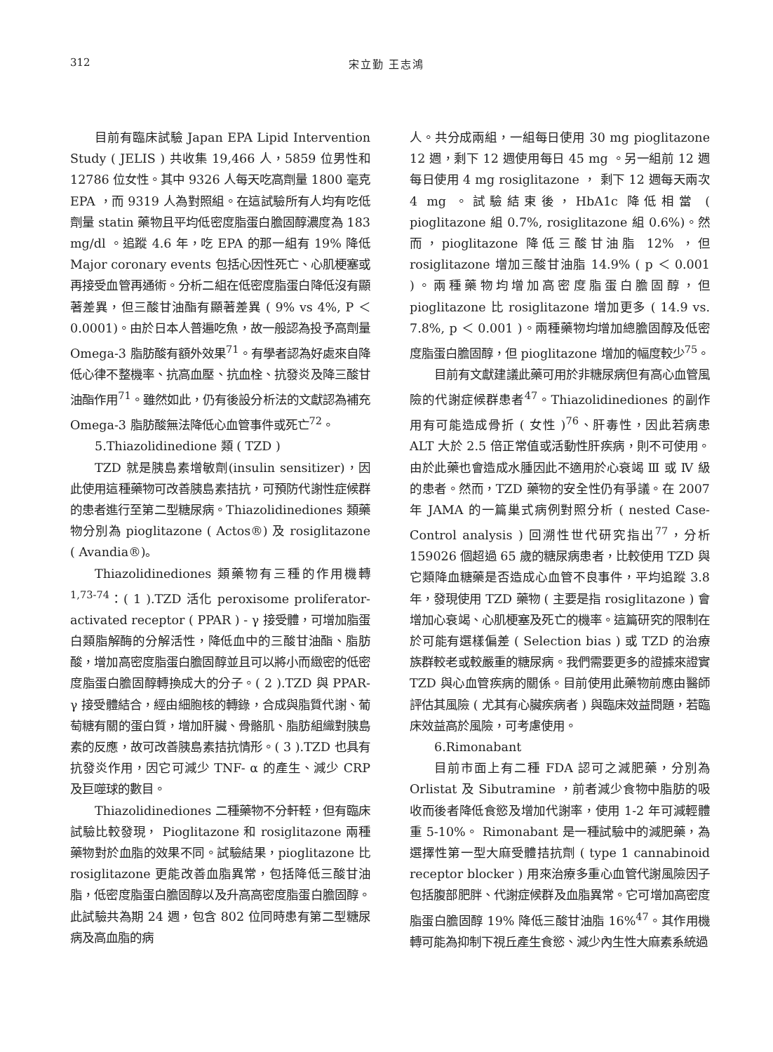312 宋立勤 王志鴻
目前有臨床試驗 Japan EPA Lipid Intervention Study ( JELIS ) 共收集 19,466 人，5859 位男性和 12786 位女性。其中 9326 人每天吃高劑量 1800 毫克 EPA ，而 9319 人為對照組。在這試驗所有人均有吃低劑量 statin 藥物且平均低密度脂蛋白膽固醇濃度為 183 mg/dl 。追蹤 4.6 年，吃 EPA 的那一組有 19% 降低 Major coronary events 包括心因性死亡、心肌梗塞或再接受血管再通術。分析二組在低密度脂蛋白降低沒有顯著差異，但三酸甘油酯有顯著差異 ( 9% vs 4%, P ＜ 0.0001)。由於日本人普遍吃魚，故一般認為投予高劑量 Omega-3 脂肪酸有額外效果<sup>71</sup>。有學者認為好處來自降低心律不整機率、抗高血壓、抗血栓、抗發炎及降三酸甘油酯作用<sup>71</sup>。雖然如此，仍有後設分析法的文獻認為補充 Omega-3 脂肪酸無法降低心血管事件或死亡<sup>72</sup>。
5.Thiazolidinedione 類 ( TZD )
TZD 就是胰島素增敏劑(insulin sensitizer)，因此使用這種藥物可改善胰島素拮抗，可預防代謝性症候群的患者進行至第二型糖尿病。Thiazolidinediones 類藥物分別為 pioglitazone ( Actos®) 及 rosiglitazone ( Avandia®)。
Thiazolidinediones 類藥物有三種的作用機轉<sup>1,73-74</sup>：( 1 ).TZD 活化 peroxisome proliferator-activated receptor ( PPAR ) - γ 接受體，可增加脂蛋白類脂解酶的分解活性，降低血中的三酸甘油酯、脂肪酸，增加高密度脂蛋白膽固醇並且可以將小而緻密的低密度脂蛋白膽固醇轉換成大的分子。( 2 ).TZD 與 PPAR- γ 接受體結合，經由細胞核的轉錄，合成與脂質代謝、葡萄糖有關的蛋白質，增加肝臟、骨骼肌、脂肪組織對胰島素的反應，故可改善胰島素拮抗情形。( 3 ).TZD 也具有抗發炎作用，因它可減少 TNF- α 的產生、減少 CRP 及巨噬球的數目。
Thiazolidinediones 二種藥物不分軒輊，但有臨床試驗比較發現， Pioglitazone 和 rosiglitazone 兩種藥物對於血脂的效果不同。試驗結果，pioglitazone 比 rosiglitazone 更能改善血脂異常，包括降低三酸甘油脂，低密度脂蛋白膽固醇以及升高高密度脂蛋白膽固醇。此試驗共為期 24 週，包含 802 位同時患有第二型糖尿病及高血脂的病
人。共分成兩組，一組每日使用 30 mg pioglitazone 12 週，剩下 12 週使用每日 45 mg 。另一組前 12 週每日使用 4 mg rosiglitazone ， 剩下 12 週每天兩次 4 mg 。試驗結束後，HbA1c 降低相當 ( pioglitazone 組 0.7%, rosiglitazone 組 0.6%)。然而，pioglitazone 降低三酸甘油脂 12% ，但 rosiglitazone 增加三酸甘油脂 14.9% ( p ＜ 0.001 )。兩種藥物均增加高密度脂蛋白膽固醇，但 pioglitazone 比 rosiglitazone 增加更多 ( 14.9 vs. 7.8%, p ＜ 0.001 )。兩種藥物均增加總膽固醇及低密度脂蛋白膽固醇，但 pioglitazone 增加的幅度較少<sup>75</sup>。
目前有文獻建議此藥可用於非糖尿病但有高心血管風險的代謝症候群患者<sup>47</sup>。Thiazolidinediones 的副作用有可能造成骨折 ( 女性 )<sup>76</sup>、肝毒性，因此若病患 ALT 大於 2.5 倍正常值或活動性肝疾病，則不可使用。由於此藥也會造成水腫因此不適用於心衰竭 Ⅲ 或 Ⅳ 級的患者。然而，TZD 藥物的安全性仍有爭議。在 2007 年 JAMA 的一篇巢式病例對照分析 ( nested Case-Control analysis ) 回溯性世代研究指出<sup>77</sup>，分析 159026 個超過 65 歲的糖尿病患者，比較使用 TZD 與它類降血糖藥是否造成心血管不良事件，平均追蹤 3.8 年，發現使用 TZD 藥物 ( 主要是指 rosiglitazone ) 會增加心衰竭、心肌梗塞及死亡的機率。這篇研究的限制在於可能有選樣偏差 ( Selection bias ) 或 TZD 的治療族群較老或較嚴重的糖尿病。我們需要更多的證據來證實 TZD 與心血管疾病的關係。目前使用此藥物前應由醫師評估其風險 ( 尤其有心臟疾病者 ) 與臨床效益問題，若臨床效益高於風險，可考慮使用。
6.Rimonabant
目前市面上有二種 FDA 認可之減肥藥，分別為 Orlistat 及 Sibutramine ，前者減少食物中脂肪的吸收而後者降低食慾及增加代謝率，使用 1-2 年可減輕體重 5-10%。 Rimonabant 是一種試驗中的減肥藥，為選擇性第一型大麻受體拮抗劑 ( type 1 cannabinoid receptor blocker ) 用來治療多重心血管代謝風險因子包括腹部肥胖、代謝症候群及血脂異常。它可增加高密度脂蛋白膽固醇 19% 降低三酸甘油脂 16%<sup>47</sup>。其作用機轉可能為抑制下視丘產生食慾、減少內生性大麻素系統過